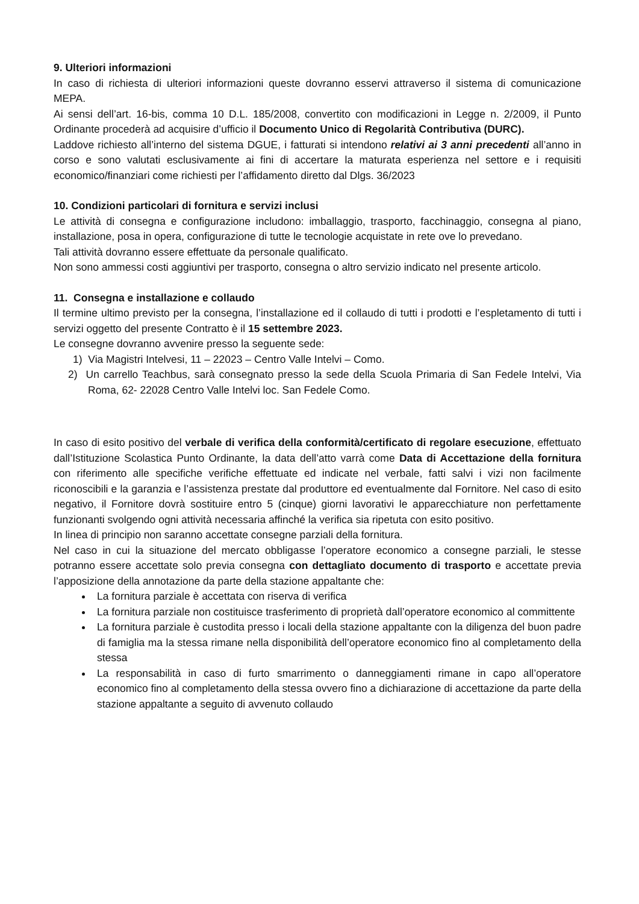9. Ulteriori informazioni
In caso di richiesta di ulteriori informazioni queste dovranno esservi attraverso il sistema di comunicazione MEPA.
Ai sensi dell’art. 16-bis, comma 10 D.L. 185/2008, convertito con modificazioni in Legge n. 2/2009, il Punto Ordinante procederà ad acquisire d’ufficio il Documento Unico di Regolarità Contributiva (DURC).
Laddove richiesto all’interno del sistema DGUE, i fatturati si intendono relativi ai 3 anni precedenti all’anno in corso e sono valutati esclusivamente ai fini di accertare la maturata esperienza nel settore e i requisiti economico/finanziari come richiesti per l’affidamento diretto dal Dlgs. 36/2023
10. Condizioni particolari di fornitura e servizi inclusi
Le attività di consegna e configurazione includono: imballaggio, trasporto, facchinaggio, consegna al piano, installazione, posa in opera, configurazione di tutte le tecnologie acquistate in rete ove lo prevedano.
Tali attività dovranno essere effettuate da personale qualificato.
Non sono ammessi costi aggiuntivi per trasporto, consegna o altro servizio indicato nel presente articolo.
11. Consegna e installazione e collaudo
Il termine ultimo previsto per la consegna, l’installazione ed il collaudo di tutti i prodotti e l’espletamento di tutti i servizi oggetto del presente Contratto è il 15 settembre 2023.
Le consegne dovranno avvenire presso la seguente sede:
1) Via Magistri Intelvesi, 11 – 22023 – Centro Valle Intelvi – Como.
2) Un carrello Teachbus, sarà consegnato presso la sede della Scuola Primaria di San Fedele Intelvi, Via Roma, 62- 22028 Centro Valle Intelvi loc. San Fedele Como.
In caso di esito positivo del verbale di verifica della conformità/certificato di regolare esecuzione, effettuato dall’Istituzione Scolastica Punto Ordinante, la data dell’atto varrà come Data di Accettazione della fornitura con riferimento alle specifiche verifiche effettuate ed indicate nel verbale, fatti salvi i vizi non facilmente riconoscibili e la garanzia e l’assistenza prestate dal produttore ed eventualmente dal Fornitore. Nel caso di esito negativo, il Fornitore dovrà sostituire entro 5 (cinque) giorni lavorativi le apparecchiature non perfettamente funzionanti svolgendo ogni attività necessaria affinché la verifica sia ripetuta con esito positivo.
In linea di principio non saranno accettate consegne parziali della fornitura.
Nel caso in cui la situazione del mercato obbligasse l’operatore economico a consegne parziali, le stesse potranno essere accettate solo previa consegna con dettagliato documento di trasporto e accettate previa l’apposizione della annotazione da parte della stazione appaltante che:
La fornitura parziale è accettata con riserva di verifica
La fornitura parziale non costituisce trasferimento di proprietà dall’operatore economico al committente
La fornitura parziale è custodita presso i locali della stazione appaltante con la diligenza del buon padre di famiglia ma la stessa rimane nella disponibilità dell’operatore economico fino al completamento della stessa
La responsabilità in caso di furto smarrimento o danneggiamenti rimane in capo all’operatore economico fino al completamento della stessa ovvero fino a dichiarazione di accettazione da parte della stazione appaltante a seguito di avvenuto collaudo